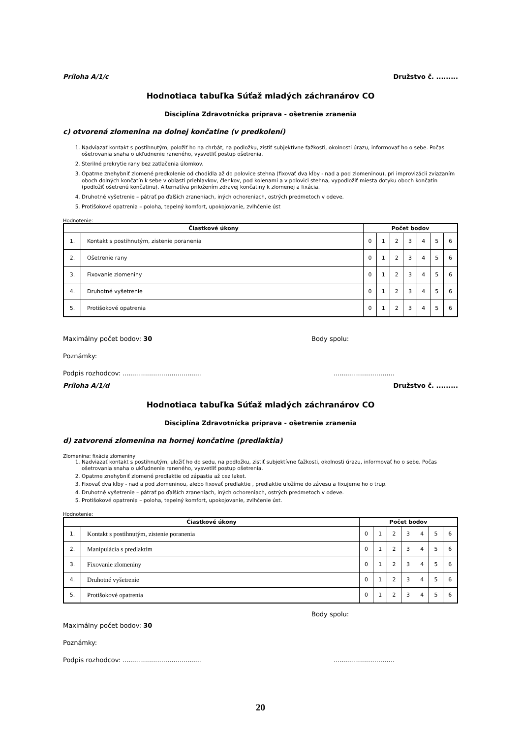Príloha A/1/c Družstvo č. .........
Hodnotiaca tabuľka Súťaž mladých záchranárov CO
Disciplína Zdravotnícka príprava - ošetrenie zranenia
c) otvorená zlomenina na dolnej končatine (v predkolení)
1. Nadviazať kontakt s postihnutým, položiť ho na chrbát, na podložku, zistiť subjektívne ťažkosti, okolnosti úrazu, informovať ho o sebe. Počas ošetrovania snaha o ukľudnenie raneného, vysvetliť postup ošetrenia.
2. Sterilné prekrytie rany bez zatlačenia úlomkov.
3. Opatrne znehybniť zlomené predkolenie od chodidla až do polovice stehna (fixovať dva kĺby - nad a pod zlomeninou), pri improvizácii zviazaním oboch dolných končatín k sebe v oblasti priehlavkov, členkov, pod kolenami a v polovici stehna, vypodložiť miesta dotyku oboch končatín (podložiť ošetrenú končatinu). Alternatíva priložením zdravej končatiny k zlomenej a fixácia.
4. Druhotné vyšetrenie – pátrať po ďalších zraneniach, iných ochoreniach, ostrých predmetoch v odeve.
5. Protišokové opatrenia – poloha, tepelný komfort, upokojovanie, zvlhčenie úst
Hodnotenie:
| Čiastkové úkony | | Počet bodov | | | | | | |
| --- | --- | --- | --- | --- | --- | --- | --- | --- |
| 1. | Kontakt s postihnutým, zistenie poranenia | 0 | 1 | 2 | 3 | 4 | 5 | 6 |
| 2. | Ošetrenie rany | 0 | 1 | 2 | 3 | 4 | 5 | 6 |
| 3. | Fixovanie zlomeniny | 0 | 1 | 2 | 3 | 4 | 5 | 6 |
| 4. | Druhotné vyšetrenie | 0 | 1 | 2 | 3 | 4 | 5 | 6 |
| 5. | Protišokové opatrenia | 0 | 1 | 2 | 3 | 4 | 5 | 6 |
Maximálny počet bodov: 30 Body spolu:
Poznámky:
Podpis rozhodcov: .....................................................................
Príloha A/1/d Družstvo č. .........
Hodnotiaca tabuľka Súťaž mladých záchranárov CO
Disciplína Zdravotnícka príprava - ošetrenie zranenia
d) zatvorená zlomenina na hornej končatine (predlaktia)
Zlomenina: fixácia zlomeniny
1. Nadviazať kontakt s postihnutým, uložiť ho do sedu, na podložku, zistiť subjektívne ťažkosti, okolnosti úrazu, informovať ho o sebe. Počas ošetrovania snaha o ukľudnenie raneného, vysvetliť postup ošetrenia.
2. Opatrne znehybniť zlomené predlaktie od zápästia až cez laket.
3. Fixovať dva kĺby - nad a pod zlomeninou, alebo fixovať predlaktie , predlaktie uložíme do závesu a fixujeme ho o trup.
4. Druhotné vyšetrenie – pátrať po ďalších zraneniach, iných ochoreniach, ostrých predmetoch v odeve.
5. Protišokové opatrenia – poloha, tepelný komfort, upokojovanie, zvlhčenie úst.
Hodnotenie:
| Čiastkové úkony | | Počet bodov | | | | | | |
| --- | --- | --- | --- | --- | --- | --- | --- | --- |
| 1. | Kontakt s postihnutým, zistenie poranenia | 0 | 1 | 2 | 3 | 4 | 5 | 6 |
| 2. | Manipulácia s predlaktím | 0 | 1 | 2 | 3 | 4 | 5 | 6 |
| 3. | Fixovanie zlomeniny | 0 | 1 | 2 | 3 | 4 | 5 | 6 |
| 4. | Druhotné vyšetrenie | 0 | 1 | 2 | 3 | 4 | 5 | 6 |
| 5. | Protišokové opatrenia | 0 | 1 | 2 | 3 | 4 | 5 | 6 |
Body spolu:
Maximálny počet bodov: 30
Poznámky:
Podpis rozhodcov: .....................................................................
20